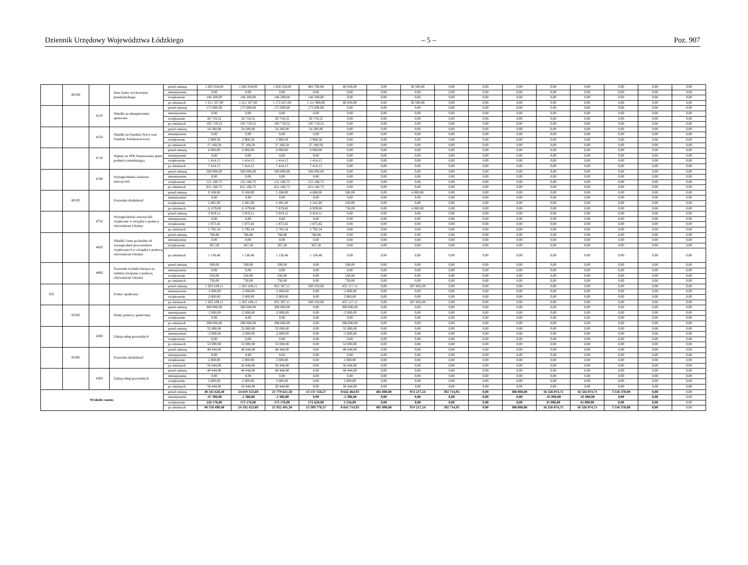Dziennik Urzędowy Województwa Łódzkiego – 5 – Poz. 907
| | 80106 | | Inne formy wychowania przedszkolnego | przed zmianą | 1 065 058,00 | 1 065 058,00 | 1 026 558,00 | 965 700,00 | 60 858,00 | 0,00 | 38 500,00 | 0,00 | 0,00 | 0,00 | 0,00 | 0,00 | 0,00 | 0,00 | 0,00 |
| | | | | zmniejszenie | 0,00 | 0,00 | 0,00 | 0,00 | 0,00 | 0,00 | 0,00 | 0,00 | 0,00 | 0,00 | 0,00 | 0,00 | 0,00 | 0,00 | 0,00 |
| | | | | zwiększenie | 146 269,00 | 146 269,00 | 146 269,00 | 146 269,00 | 0,00 | 0,00 | 0,00 | 0,00 | 0,00 | 0,00 | 0,00 | 0,00 | 0,00 | 0,00 | 0,00 |
| | | | | po zmianach | 1 211 327,00 | 1 211 327,00 | 1 172 827,00 | 1 111 969,00 | 60 858,00 | 0,00 | 38 500,00 | 0,00 | 0,00 | 0,00 | 0,00 | 0,00 | 0,00 | 0,00 | 0,00 |
| | | 4110 | Składki na ubezpieczenia społeczne | przed zmianą | 175 000,00 | 175 000,00 | 175 000,00 | 175 000,00 | 0,00 | 0,00 | 0,00 | 0,00 | 0,00 | 0,00 | 0,00 | 0,00 | 0,00 | 0,00 | 0,00 |
| | | | | zmniejszenie | 0,00 | 0,00 | 0,00 | 0,00 | 0,00 | 0,00 | 0,00 | 0,00 | 0,00 | 0,00 | 0,00 | 0,00 | 0,00 | 0,00 | 0,00 |
| | | | | zwiększenie | 20 719,52 | 20 719,52 | 20 719,52 | 20 719,52 | 0,00 | 0,00 | 0,00 | 0,00 | 0,00 | 0,00 | 0,00 | 0,00 | 0,00 | 0,00 | 0,00 |
| | | | | po zmianach | 195 719,52 | 195 719,52 | 195 719,52 | 195 719,52 | 0,00 | 0,00 | 0,00 | 0,00 | 0,00 | 0,00 | 0,00 | 0,00 | 0,00 | 0,00 | 0,00 |
| | | 4120 | Składki na Fundusz Pracy oraz Fundusz Solidarnościowy | przed zmianą | 24 200,00 | 24 200,00 | 24 200,00 | 24 200,00 | 0,00 | 0,00 | 0,00 | 0,00 | 0,00 | 0,00 | 0,00 | 0,00 | 0,00 | 0,00 | 0,00 |
| | | | | zmniejszenie | 0,00 | 0,00 | 0,00 | 0,00 | 0,00 | 0,00 | 0,00 | 0,00 | 0,00 | 0,00 | 0,00 | 0,00 | 0,00 | 0,00 | 0,00 |
| | | | | zwiększenie | 2 968,58 | 2 968,58 | 2 968,58 | 2 968,58 | 0,00 | 0,00 | 0,00 | 0,00 | 0,00 | 0,00 | 0,00 | 0,00 | 0,00 | 0,00 | 0,00 |
| | | | | po zmianach | 27 168,58 | 27 168,58 | 27 168,58 | 27 168,58 | 0,00 | 0,00 | 0,00 | 0,00 | 0,00 | 0,00 | 0,00 | 0,00 | 0,00 | 0,00 | 0,00 |
| | | 4710 | Wpłaty na PPK finansowane przez podmiot zatrudniający | przed zmianą | 6 000,00 | 6 000,00 | 6 000,00 | 6 000,00 | 0,00 | 0,00 | 0,00 | 0,00 | 0,00 | 0,00 | 0,00 | 0,00 | 0,00 | 0,00 | 0,00 |
| | | | | zmniejszenie | 0,00 | 0,00 | 0,00 | 0,00 | 0,00 | 0,00 | 0,00 | 0,00 | 0,00 | 0,00 | 0,00 | 0,00 | 0,00 | 0,00 | 0,00 |
| | | | | zwiększenie | 1 414,15 | 1 414,15 | 1 414,15 | 1 414,15 | 0,00 | 0,00 | 0,00 | 0,00 | 0,00 | 0,00 | 0,00 | 0,00 | 0,00 | 0,00 | 0,00 |
| | | | | po zmianach | 7 414,15 | 7 414,15 | 7 414,15 | 7 414,15 | 0,00 | 0,00 | 0,00 | 0,00 | 0,00 | 0,00 | 0,00 | 0,00 | 0,00 | 0,00 | 0,00 |
| | | 4790 | Wynagrodzenia osobowe nauczycieli | przed zmianą | 500 000,00 | 500 000,00 | 500 000,00 | 500 000,00 | 0,00 | 0,00 | 0,00 | 0,00 | 0,00 | 0,00 | 0,00 | 0,00 | 0,00 | 0,00 | 0,00 |
| | | | | zmniejszenie | 0,00 | 0,00 | 0,00 | 0,00 | 0,00 | 0,00 | 0,00 | 0,00 | 0,00 | 0,00 | 0,00 | 0,00 | 0,00 | 0,00 | 0,00 |
| | | | | zwiększenie | 121 166,75 | 121 166,75 | 121 166,75 | 121 166,75 | 0,00 | 0,00 | 0,00 | 0,00 | 0,00 | 0,00 | 0,00 | 0,00 | 0,00 | 0,00 | 0,00 |
| | | | | po zmianach | 621 166,75 | 621 166,75 | 621 166,75 | 621 166,75 | 0,00 | 0,00 | 0,00 | 0,00 | 0,00 | 0,00 | 0,00 | 0,00 | 0,00 | 0,00 | 0,00 |
| | 80195 | | Pozostała działalność | przed zmianą | 9 188,00 | 9 188,00 | 5 188,00 | 4 688,00 | 500,00 | 0,00 | 4 000,00 | 0,00 | 0,00 | 0,00 | 0,00 | 0,00 | 0,00 | 0,00 | 0,00 |
| | | | | zmniejszenie | 0,00 | 0,00 | 0,00 | 0,00 | 0,00 | 0,00 | 0,00 | 0,00 | 0,00 | 0,00 | 0,00 | 0,00 | 0,00 | 0,00 | 0,00 |
| | | | | zwiększenie | 2 491,00 | 2 491,00 | 2 491,00 | 2 241,00 | 250,00 | 0,00 | 0,00 | 0,00 | 0,00 | 0,00 | 0,00 | 0,00 | 0,00 | 0,00 | 0,00 |
| | | | | po zmianach | 11 679,00 | 11 679,00 | 7 679,00 | 6 929,00 | 750,00 | 0,00 | 4 000,00 | 0,00 | 0,00 | 0,00 | 0,00 | 0,00 | 0,00 | 0,00 | 0,00 |
| | | 4750 | Wynagrodzenia nauczycieli wypłacane w związku z pomocą obywatelom Ukrainy | przed zmianą | 3 919,12 | 3 919,12 | 3 919,12 | 3 919,12 | 0,00 | 0,00 | 0,00 | 0,00 | 0,00 | 0,00 | 0,00 | 0,00 | 0,00 | 0,00 | 0,00 |
| | | | | zmniejszenie | 0,00 | 0,00 | 0,00 | 0,00 | 0,00 | 0,00 | 0,00 | 0,00 | 0,00 | 0,00 | 0,00 | 0,00 | 0,00 | 0,00 | 0,00 |
| | | | | zwiększenie | 1 873,42 | 1 873,42 | 1 873,42 | 1 873,42 | 0,00 | 0,00 | 0,00 | 0,00 | 0,00 | 0,00 | 0,00 | 0,00 | 0,00 | 0,00 | 0,00 |
| | | | | po zmianach | 5 792,54 | 5 792,54 | 5 792,54 | 5 792,54 | 0,00 | 0,00 | 0,00 | 0,00 | 0,00 | 0,00 | 0,00 | 0,00 | 0,00 | 0,00 | 0,00 |
| | | 4850 | Składki i inne pochodne od wynagrodzeń pracowników wypłacanych w związku z pomocą obywatelom Ukrainy | przed zmianą | 768,88 | 768,88 | 768,88 | 768,88 | 0,00 | 0,00 | 0,00 | 0,00 | 0,00 | 0,00 | 0,00 | 0,00 | 0,00 | 0,00 | 0,00 |
| | | | | zmniejszenie | 0,00 | 0,00 | 0,00 | 0,00 | 0,00 | 0,00 | 0,00 | 0,00 | 0,00 | 0,00 | 0,00 | 0,00 | 0,00 | 0,00 | 0,00 |
| | | | | zwiększenie | 367,58 | 367,58 | 367,58 | 367,58 | 0,00 | 0,00 | 0,00 | 0,00 | 0,00 | 0,00 | 0,00 | 0,00 | 0,00 | 0,00 | 0,00 |
| | | | | po zmianach | 1 136,46 | 1 136,46 | 1 136,46 | 1 136,46 | 0,00 | 0,00 | 0,00 | 0,00 | 0,00 | 0,00 | 0,00 | 0,00 | 0,00 | 0,00 | 0,00 |
| | | 4860 | Pozostałe wydatki bieżące na zadania związane z pomocą obywatelom Ukrainy | przed zmianą | 500,00 | 500,00 | 500,00 | 0,00 | 500,00 | 0,00 | 0,00 | 0,00 | 0,00 | 0,00 | 0,00 | 0,00 | 0,00 | 0,00 | 0,00 |
| | | | | zmniejszenie | 0,00 | 0,00 | 0,00 | 0,00 | 0,00 | 0,00 | 0,00 | 0,00 | 0,00 | 0,00 | 0,00 | 0,00 | 0,00 | 0,00 | 0,00 |
| | | | | zwiększenie | 250,00 | 250,00 | 250,00 | 0,00 | 250,00 | 0,00 | 0,00 | 0,00 | 0,00 | 0,00 | 0,00 | 0,00 | 0,00 | 0,00 | 0,00 |
| | | | | po zmianach | 750,00 | 750,00 | 750,00 | 0,00 | 750,00 | 0,00 | 0,00 | 0,00 | 0,00 | 0,00 | 0,00 | 0,00 | 0,00 | 0,00 | 0,00 |
| 852 | | | Pomoc społeczna | przed zmianą | 1 263 169,11 | 1 263 169,11 | 955 367,11 | 500 250,00 | 455 117,11 | 0,00 | 307 802,00 | 0,00 | 0,00 | 0,00 | 0,00 | 0,00 | 0,00 | 0,00 | 0,00 |
| | | | | zmniejszenie | -2 000,00 | -2 000,00 | -2 000,00 | 0,00 | -2 000,00 | 0,00 | 0,00 | 0,00 | 0,00 | 0,00 | 0,00 | 0,00 | 0,00 | 0,00 | 0,00 |
| | | | | zwiększenie | 2 000,00 | 2 000,00 | 2 000,00 | 0,00 | 2 000,00 | 0,00 | 0,00 | 0,00 | 0,00 | 0,00 | 0,00 | 0,00 | 0,00 | 0,00 | 0,00 |
| | | | | po zmianach | 1 263 169,11 | 1 263 169,11 | 955 367,11 | 500 250,00 | 455 117,11 | 0,00 | 307 802,00 | 0,00 | 0,00 | 0,00 | 0,00 | 0,00 | 0,00 | 0,00 | 0,00 |
| | 85202 | | Domy pomocy społecznej | przed zmianą | 300 000,00 | 300 000,00 | 300 000,00 | 0,00 | 300 000,00 | 0,00 | 0,00 | 0,00 | 0,00 | 0,00 | 0,00 | 0,00 | 0,00 | 0,00 | 0,00 |
| | | | | zmniejszenie | -2 000,00 | -2 000,00 | -2 000,00 | 0,00 | -2 000,00 | 0,00 | 0,00 | 0,00 | 0,00 | 0,00 | 0,00 | 0,00 | 0,00 | 0,00 | 0,00 |
| | | | | zwiększenie | 0,00 | 0,00 | 0,00 | 0,00 | 0,00 | 0,00 | 0,00 | 0,00 | 0,00 | 0,00 | 0,00 | 0,00 | 0,00 | 0,00 | 0,00 |
| | | | | po zmianach | 298 000,00 | 298 000,00 | 298 000,00 | 0,00 | 298 000,00 | 0,00 | 0,00 | 0,00 | 0,00 | 0,00 | 0,00 | 0,00 | 0,00 | 0,00 | 0,00 |
| | | 4300 | Zakup usług pozostałych | przed zmianą | 55 000,00 | 55 000,00 | 55 000,00 | 0,00 | 55 000,00 | 0,00 | 0,00 | 0,00 | 0,00 | 0,00 | 0,00 | 0,00 | 0,00 | 0,00 | 0,00 |
| | | | | zmniejszenie | -2 000,00 | -2 000,00 | -2 000,00 | 0,00 | -2 000,00 | 0,00 | 0,00 | 0,00 | 0,00 | 0,00 | 0,00 | 0,00 | 0,00 | 0,00 | 0,00 |
| | | | | zwiększenie | 0,00 | 0,00 | 0,00 | 0,00 | 0,00 | 0,00 | 0,00 | 0,00 | 0,00 | 0,00 | 0,00 | 0,00 | 0,00 | 0,00 | 0,00 |
| | | | | po zmianach | 53 000,00 | 53 000,00 | 53 000,00 | 0,00 | 53 000,00 | 0,00 | 0,00 | 0,00 | 0,00 | 0,00 | 0,00 | 0,00 | 0,00 | 0,00 | 0,00 |
| | 85295 | | Pozostała działalność | przed zmianą | 48 444,00 | 48 444,00 | 48 444,00 | 0,00 | 48 444,00 | 0,00 | 0,00 | 0,00 | 0,00 | 0,00 | 0,00 | 0,00 | 0,00 | 0,00 | 0,00 |
| | | | | zmniejszenie | 0,00 | 0,00 | 0,00 | 0,00 | 0,00 | 0,00 | 0,00 | 0,00 | 0,00 | 0,00 | 0,00 | 0,00 | 0,00 | 0,00 | 0,00 |
| | | | | zwiększenie | 2 000,00 | 2 000,00 | 2 000,00 | 0,00 | 2 000,00 | 0,00 | 0,00 | 0,00 | 0,00 | 0,00 | 0,00 | 0,00 | 0,00 | 0,00 | 0,00 |
| | | | | po zmianach | 50 444,00 | 50 444,00 | 50 444,00 | 0,00 | 50 444,00 | 0,00 | 0,00 | 0,00 | 0,00 | 0,00 | 0,00 | 0,00 | 0,00 | 0,00 | 0,00 |
| | | 4300 | Zakup usług pozostałych | przed zmianą | 48 444,00 | 48 444,00 | 48 444,00 | 0,00 | 48 444,00 | 0,00 | 0,00 | 0,00 | 0,00 | 0,00 | 0,00 | 0,00 | 0,00 | 0,00 | 0,00 |
| | | | | zmniejszenie | 0,00 | 0,00 | 0,00 | 0,00 | 0,00 | 0,00 | 0,00 | 0,00 | 0,00 | 0,00 | 0,00 | 0,00 | 0,00 | 0,00 | 0,00 |
| | | | | zwiększenie | 2 000,00 | 2 000,00 | 2 000,00 | 0,00 | 2 000,00 | 0,00 | 0,00 | 0,00 | 0,00 | 0,00 | 0,00 | 0,00 | 0,00 | 0,00 | 0,00 |
| | | | | po zmianach | 50 444,00 | 50 444,00 | 50 444,00 | 0,00 | 50 444,00 | 0,00 | 0,00 | 0,00 | 0,00 | 0,00 | 0,00 | 0,00 | 0,00 | 0,00 | 0,00 |
| Wydatki razem: | | | | przed zmianą | 40 345 628,40 | 24 019 553,69 | 21 779 621,50 | 13 137 156,57 | 8 642 464,93 | 485 000,00 | 974 217,24 | 392 714,95 | 0,00 | 388 000,00 | 16 326 074,71 | 16 326 074,71 | 3 516 370,00 | 0,00 | 0,00 |
| | | | | zmniejszenie | -47 306,00 | -2 306,00 | -2 306,00 | 0,00 | -2 306,00 | 0,00 | 0,00 | 0,00 | 0,00 | 0,00 | -45 000,00 | -45 000,00 | 0,00 | 0,00 | 0,00 |
| | | | | zwiększenie | 220 176,00 | 175 176,00 | 175 176,00 | 172 620,00 | 2 556,00 | 0,00 | 0,00 | 0,00 | 0,00 | 0,00 | 45 000,00 | 45 000,00 | 0,00 | 0,00 | 0,00 |
| | | | | po zmianach | 40 518 498,40 | 24 192 423,69 | 21 952 491,50 | 13 309 776,57 | 8 642 714,93 | 485 000,00 | 974 217,24 | 392 714,95 | 0,00 | 388 000,00 | 16 326 074,71 | 16 326 074,71 | 3 516 370,00 | 0,00 | 0,00 |